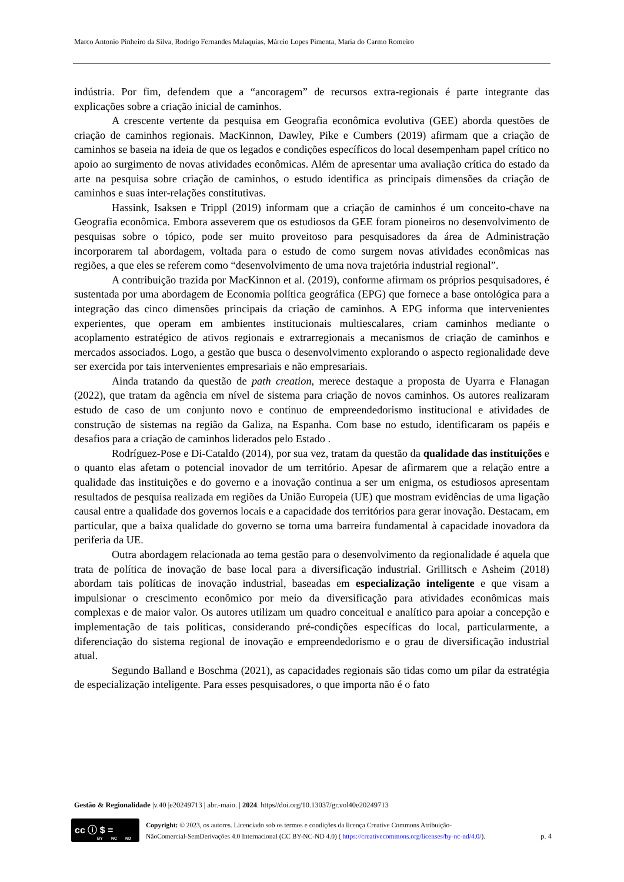Marco Antonio Pinheiro da Silva, Rodrigo Fernandes Malaquias, Márcio Lopes Pimenta, Maria do Carmo Romeiro
indústria. Por fim, defendem que a “ancoragem” de recursos extra-regionais é parte integrante das explicações sobre a criação inicial de caminhos.
A crescente vertente da pesquisa em Geografia econômica evolutiva (GEE) aborda questões de criação de caminhos regionais. MacKinnon, Dawley, Pike e Cumbers (2019) afirmam que a criação de caminhos se baseia na ideia de que os legados e condições específicos do local desempenham papel crítico no apoio ao surgimento de novas atividades econômicas. Além de apresentar uma avaliação crítica do estado da arte na pesquisa sobre criação de caminhos, o estudo identifica as principais dimensões da criação de caminhos e suas inter-relações constitutivas.
Hassink, Isaksen e Trippl (2019) informam que a criação de caminhos é um conceito-chave na Geografia econômica. Embora asseverem que os estudiosos da GEE foram pioneiros no desenvolvimento de pesquisas sobre o tópico, pode ser muito proveitoso para pesquisadores da área de Administração incorporarem tal abordagem, voltada para o estudo de como surgem novas atividades econômicas nas regiões, a que eles se referem como “desenvolvimento de uma nova trajetória industrial regional”.
A contribuição trazida por MacKinnon et al. (2019), conforme afirmam os próprios pesquisadores, é sustentada por uma abordagem de Economia política geográfica (EPG) que fornece a base ontológica para a integração das cinco dimensões principais da criação de caminhos. A EPG informa que intervenientes experientes, que operam em ambientes institucionais multiescalares, criam caminhos mediante o acoplamento estratégico de ativos regionais e extrarregionais a mecanismos de criação de caminhos e mercados associados. Logo, a gestão que busca o desenvolvimento explorando o aspecto regionalidade deve ser exercida por tais intervenientes empresariais e não empresariais.
Ainda tratando da questão de path creation, merece destaque a proposta de Uyarra e Flanagan (2022), que tratam da agência em nível de sistema para criação de novos caminhos. Os autores realizaram estudo de caso de um conjunto novo e contínuo de empreendedorismo institucional e atividades de construção de sistemas na região da Galiza, na Espanha. Com base no estudo, identificaram os papéis e desafios para a criação de caminhos liderados pelo Estado .
Rodríguez-Pose e Di-Cataldo (2014), por sua vez, tratam da questão da qualidade das instituições e o quanto elas afetam o potencial inovador de um território. Apesar de afirmarem que a relação entre a qualidade das instituições e do governo e a inovação continua a ser um enigma, os estudiosos apresentam resultados de pesquisa realizada em regiões da União Europeia (UE) que mostram evidências de uma ligação causal entre a qualidade dos governos locais e a capacidade dos territórios para gerar inovação. Destacam, em particular, que a baixa qualidade do governo se torna uma barreira fundamental à capacidade inovadora da periferia da UE.
Outra abordagem relacionada ao tema gestão para o desenvolvimento da regionalidade é aquela que trata de política de inovação de base local para a diversificação industrial. Grillitsch e Asheim (2018) abordam tais políticas de inovação industrial, baseadas em especialização inteligente e que visam a impulsionar o crescimento econômico por meio da diversificação para atividades econômicas mais complexas e de maior valor. Os autores utilizam um quadro conceitual e analítico para apoiar a concepção e implementação de tais políticas, considerando pré-condições específicas do local, particularmente, a diferenciação do sistema regional de inovação e empreendedorismo e o grau de diversificação industrial atual.
Segundo Balland e Boschma (2021), as capacidades regionais são tidas como um pilar da estratégia de especialização inteligente. Para esses pesquisadores, o que importa não é o fato
Gestão & Regionalidade |v.40 |e20249713 | abr.-maio. | 2024. https//doi.org/10.13037/gr.vol40e20249713
cc ⓘ $ =
BY NC ND
Copyright: © 2023, os autores. Licenciado sob os termos e condições da licença Creative Commons Atribuição-
NãoComercial-SemDerivações 4.0 Internacional (CC BY-NC-ND 4.0) ( https://creativecommons.org/licenses/by-nc-nd/4.0/).
p. 4